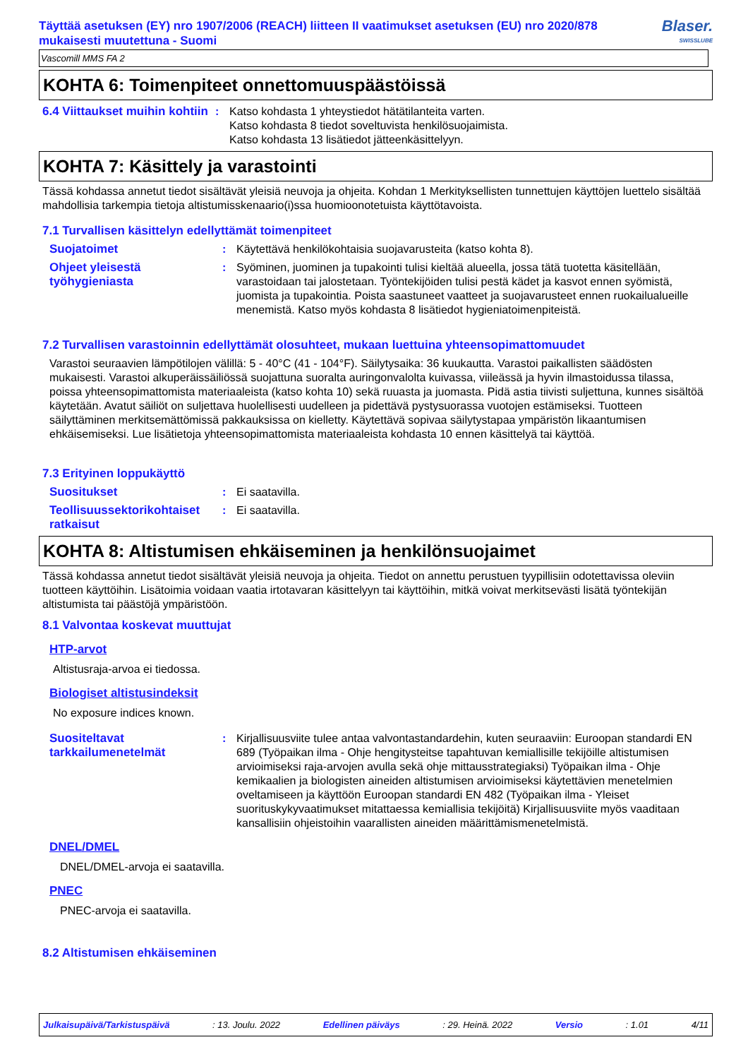Täyttää asetuksen (EY) nro 1907/2006 (REACH) liitteen II vaatimukset asetuksen (EU) nro 2020/878 mukaisesti muutettuna - Suomi
Blaser.
SWISSLUBE
Vascomill MMS FA 2
KOHTA 6: Toimenpiteet onnettomuuspäästöissä
6.4 Viittaukset muihin kohtiin
: Katso kohdasta 1 yhteystiedot hätätilanteita varten.
Katso kohdasta 8 tiedot soveltuvista henkilösuojaimista.
Katso kohdasta 13 lisätiedot jätteenkäsittelyyn.
KOHTA 7: Käsittely ja varastointi
Tässä kohdassa annetut tiedot sisältävät yleisiä neuvoja ja ohjeita. Kohdan 1 Merkityksellisten tunnettujen käyttöjen luettelo sisältää mahdollisia tarkempia tietoja altistumisskenaario(i)ssa huomioonotetuista käyttötavoista.
7.1 Turvallisen käsittelyn edellyttämät toimenpiteet
Suojatoimet : Käytettävä henkilökohtaisia suojavarusteita (katso kohta 8).
Ohjeet yleisestä työhygieniasta
: Syöminen, juominen ja tupakointi tulisi kieltää alueella, jossa tätä tuotetta käsitellään, varastoidaan tai jalostetaan. Työntekijöiden tulisi pestä kädet ja kasvot ennen syömistä, juomista ja tupakointia. Poista saastuneet vaatteet ja suojavarusteet ennen ruokailualueille menemistä. Katso myös kohdasta 8 lisätiedot hygieniatoimenpiteistä.
7.2 Turvallisen varastoinnin edellyttämät olosuhteet, mukaan luettuina yhteensopimattomuudet
Varastoi seuraavien lämpötilojen välillä: 5 - 40°C (41 - 104°F). Säilytysaika: 36 kuukautta. Varastoi paikallisten säädösten mukaisesti. Varastoi alkuperäissäiliössä suojattuna suoralta auringonvalolta kuivassa, viileässä ja hyvin ilmastoidussa tilassa, poissa yhteensopimattomista materiaaleista (katso kohta 10) sekä ruuasta ja juomasta. Pidä astia tiivisti suljettuna, kunnes sisältöä käytetään. Avatut säiliöt on suljettava huolellisesti uudelleen ja pidettävä pystysuorassa vuotojen estämiseksi. Tuotteen säilyttäminen merkitsemättömissä pakkauksissa on kielletty. Käytettävä sopivaa säilytystapaa ympäristön likaantumisen ehkäisemiseksi. Lue lisätietoja yhteensopimattomista materiaaleista kohdasta 10 ennen käsittelyä tai käyttöä.
7.3 Erityinen loppukäyttö
Suositukset : Ei saatavilla.
Teollisuussektorikohtaiset ratkaisut
: Ei saatavilla.
KOHTA 8: Altistumisen ehkäiseminen ja henkilönsuojaimet
Tässä kohdassa annetut tiedot sisältävät yleisiä neuvoja ja ohjeita. Tiedot on annettu perustuen tyypillisiin odotettavissa oleviin tuotteen käyttöihin. Lisätoimia voidaan vaatia irtotavaran käsittelyyn tai käyttöihin, mitkä voivat merkitsevästi lisätä työntekijän altistumista tai päästöjä ympäristöön.
8.1 Valvontaa koskevat muuttujat
HTP-arvot
Altistusraja-arvoa ei tiedossa.
Biologiset altistusindeksit
No exposure indices known.
Suositeltavat tarkkailumenetelmät
: Kirjallisuusviite tulee antaa valvontastandardehin, kuten seuraaviin: Euroopan standardi EN 689 (Työpaikan ilma - Ohje hengitysteitse tapahtuvan kemiallisille tekijöille altistumisen arvioimiseksi raja-arvojen avulla sekä ohje mittausstrategiaksi) Työpaikan ilma - Ohje kemikaalien ja biologisten aineiden altistumisen arvioimiseksi käytettävien menetelmien oveltamiseen ja käyttöön Euroopan standardi EN 482 (Työpaikan ilma - Yleiset suorituskykyvaatimukset mitattaessa kemiallisia tekijöitä) Kirjallisuusviite myös vaaditaan kansallisiin ohjeistoihin vaarallisten aineiden määrittämismenetelmistä.
DNEL/DMEL
DNEL/DMEL-arvoja ei saatavilla.
PNEC
PNEC-arvoja ei saatavilla.
8.2 Altistumisen ehkäiseminen
Julkaisupäivä/Tarkistuspäivä: 13. Joulu. 2022 Edellinen päiväys: 29. Heinä. 2022 Versio: 1.01 4/11